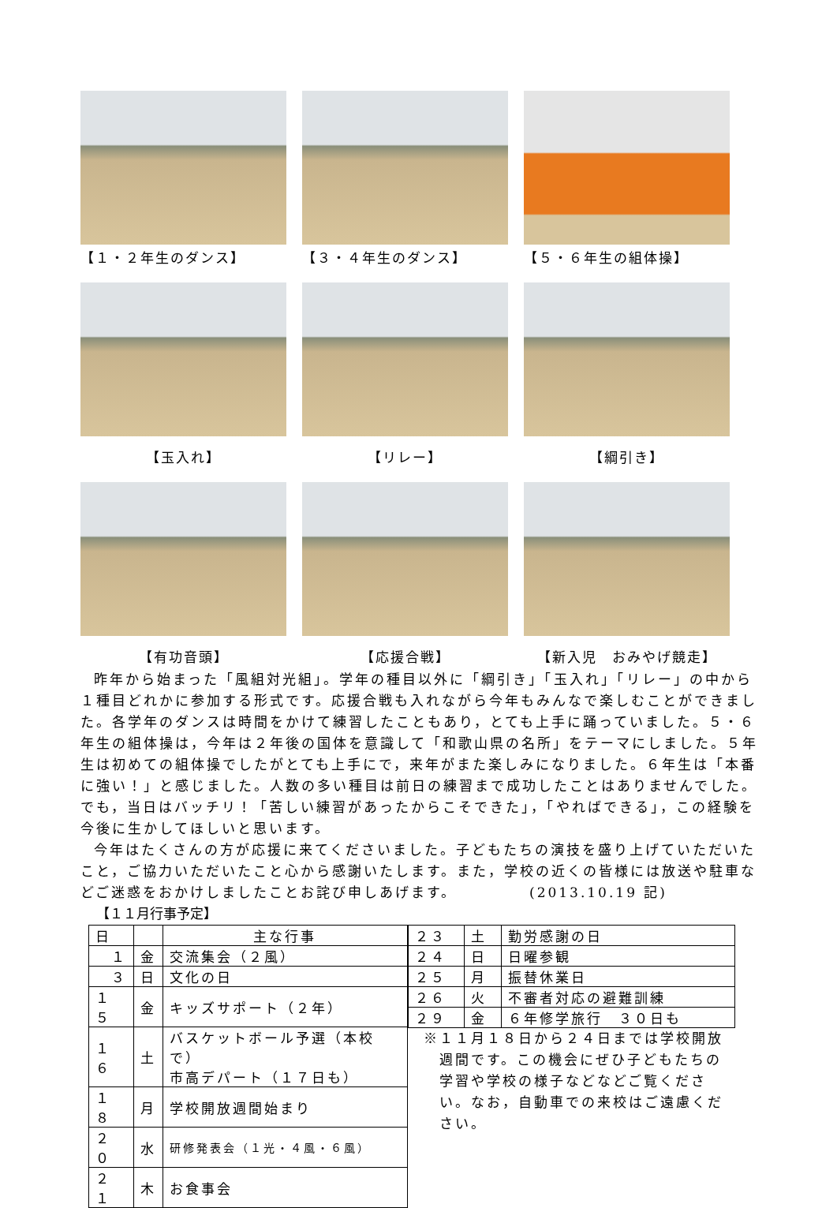【１・２年生のダンス】 【３・４年生のダンス】 【５・６年生の組体操】
【玉入れ】 【リレー】 【綱引き】
【有功音頭】 【応援合戦】 【新入児　おみやげ競走】
昨年から始まった「風組対光組」。学年の種目以外に「綱引き」「玉入れ」「リレー」の中から１種目どれかに参加する形式です。応援合戦も入れながら今年もみんなで楽しむことができました。各学年のダンスは時間をかけて練習したこともあり，とても上手に踊っていました。５・６年生の組体操は，今年は２年後の国体を意識して「和歌山県の名所」をテーマにしました。５年生は初めての組体操でしたがとても上手にで，来年がまた楽しみになりました。６年生は「本番に強い！」と感じました。人数の多い種目は前日の練習まで成功したことはありませんでした。でも，当日はバッチリ！「苦しい練習があったからこそできた」，「やればできる」，この経験を今後に生かしてほしいと思います。
今年はたくさんの方が応援に来てくださいました。子どもたちの演技を盛り上げていただいたこと，ご協力いただいたこと心から感謝いたします。また，学校の近くの皆様には放送や駐車などご迷惑をおかけしましたことお詫び申しあげます。　　　　　(2013.10.19 記)
【１１月行事予定】
| 日 | | 主な行事 |
| １ | 金 | 交流集会（２風） |
| ３ | 日 | 文化の日 |
| １５ | 金 | キッズサポート（２年） |
| １６ | 土 | バスケットボール予選（本校で） 市高デパート（１７日も） |
| １８ | 月 | 学校開放週間始まり |
| ２０ | 水 | 研修発表会（１光・４風・６風） |
| ２１ | 木 | お食事会 |
| ２３ | 土 | 勤労感謝の日 |
| ２４ | 日 | 日曜参観 |
| ２５ | 月 | 振替休業日 |
| ２６ | 火 | 不審者対応の避難訓練 |
| ２９ | 金 | ６年修学旅行 ３０日も |
※１１月１８日から２４日までは学校開放週間です。この機会にぜひ子どもたちの学習や学校の様子などなどご覧ください。なお，自動車での来校はご遠慮ください。